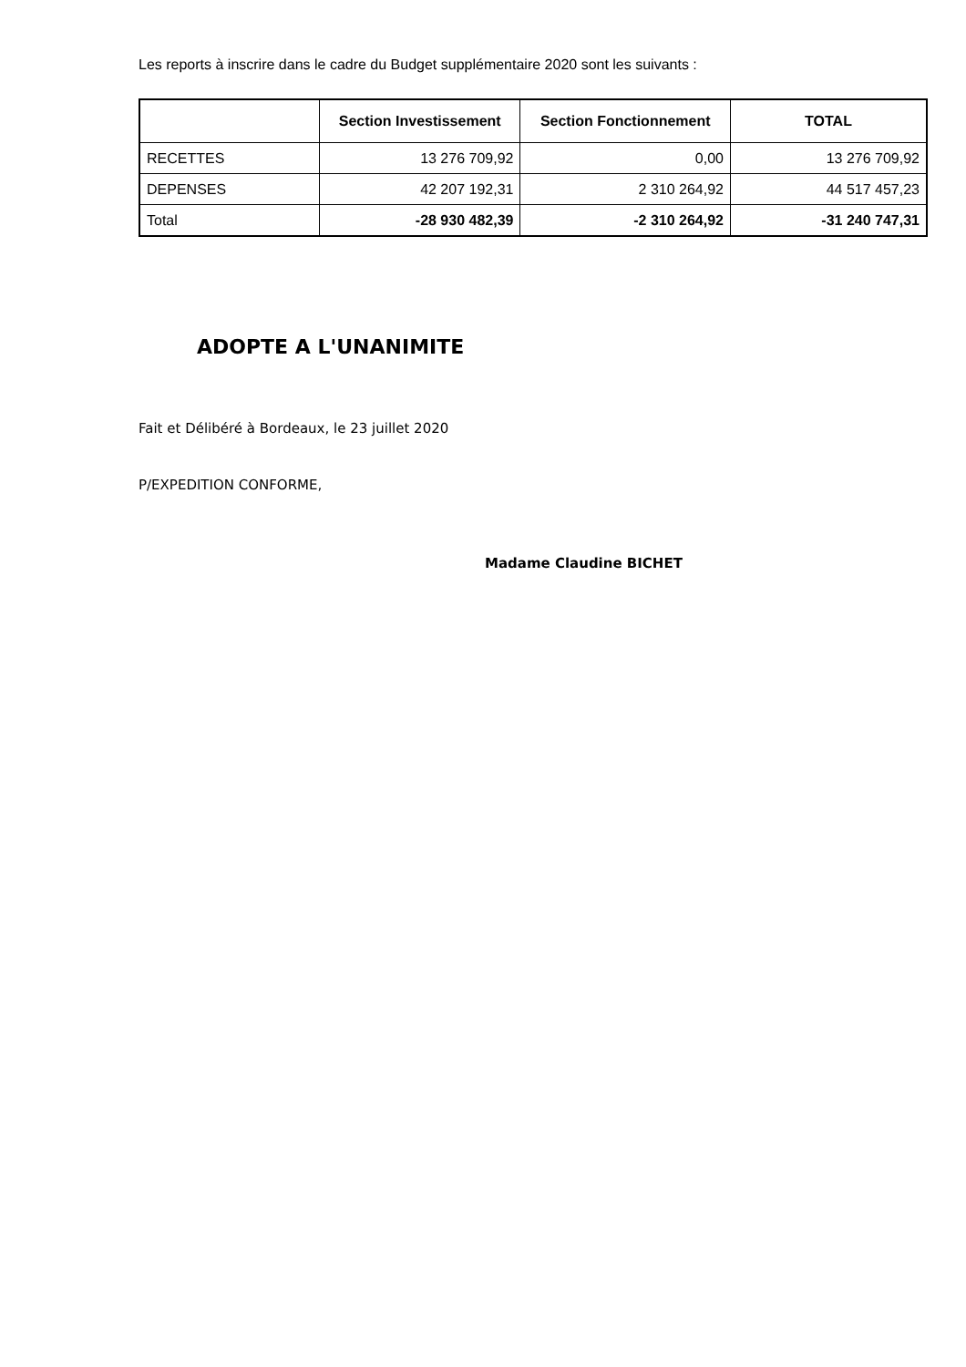Les reports à inscrire dans le cadre du Budget supplémentaire 2020 sont les suivants :
| | Section Investissement | Section Fonctionnement | TOTAL |
| --- | --- | --- | --- |
| RECETTES | 13 276 709,92 | 0,00 | 13 276 709,92 |
| DEPENSES | 42 207 192,31 | 2 310 264,92 | 44 517 457,23 |
| Total | -28 930 482,39 | -2 310 264,92 | -31 240 747,31 |
ADOPTE A L'UNANIMITE
Fait et Délibéré à Bordeaux, le 23 juillet 2020
P/EXPEDITION CONFORME,
Madame Claudine BICHET